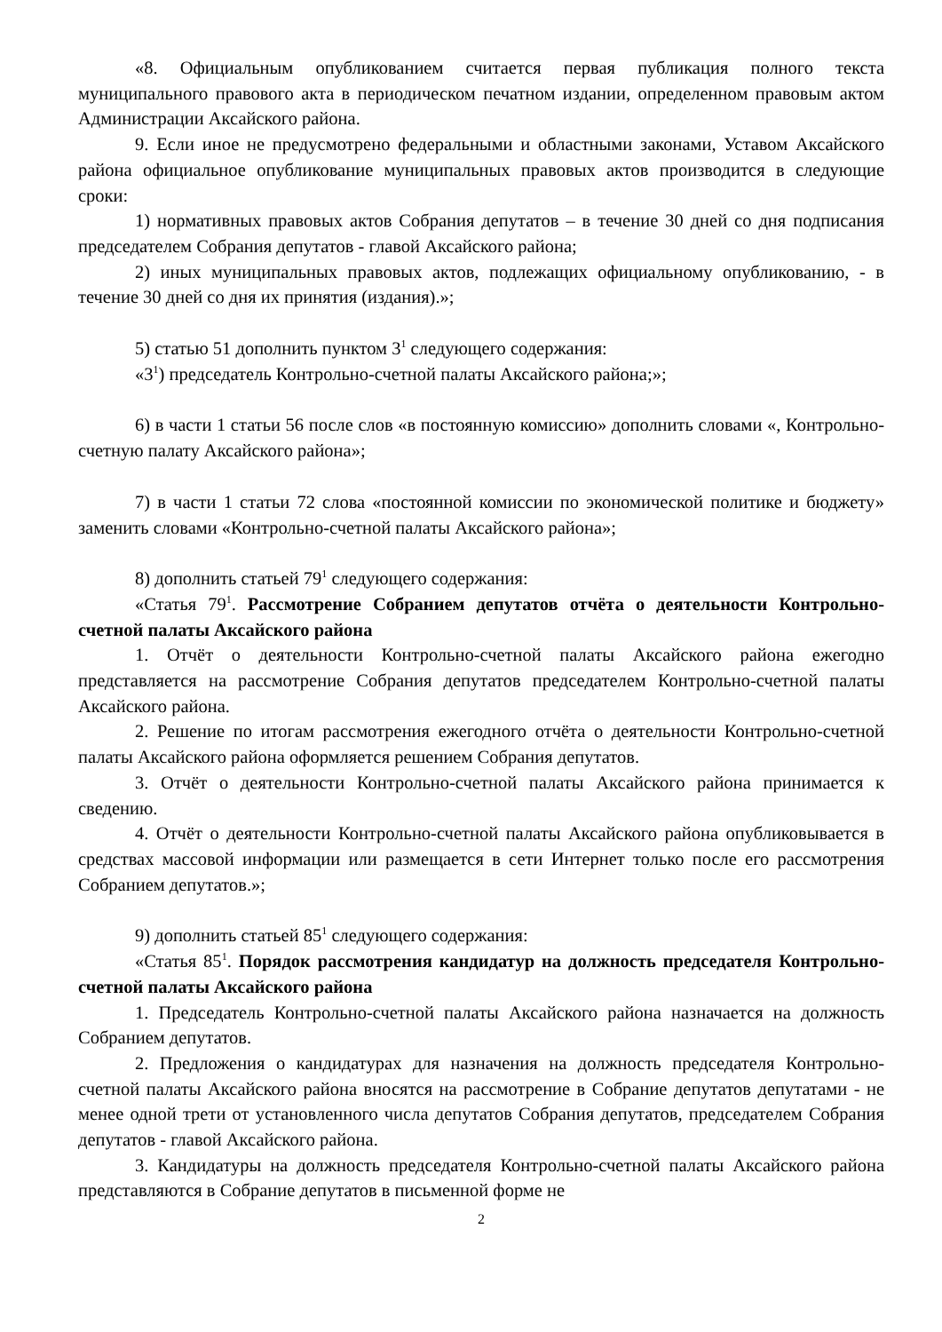«8. Официальным опубликованием считается первая публикация полного текста муниципального правового акта в периодическом печатном издании, определенном правовым актом Администрации Аксайского района.
9. Если иное не предусмотрено федеральными и областными законами, Уставом Аксайского района официальное опубликование муниципальных правовых актов производится в следующие сроки:
1) нормативных правовых актов Собрания депутатов – в течение 30 дней со дня подписания председателем Собрания депутатов - главой Аксайского района;
2) иных муниципальных правовых актов, подлежащих официальному опубликованию, - в течение 30 дней со дня их принятия (издания).»;
5) статью 51 дополнить пунктом 3<sup>1</sup> следующего содержания:
«3<sup>1</sup>) председатель Контрольно-счетной палаты Аксайского района;»;
6) в части 1 статьи 56 после слов «в постоянную комиссию» дополнить словами «, Контрольно-счетную палату Аксайского района»;
7) в части 1 статьи 72 слова «постоянной комиссии по экономической политике и бюджету» заменить словами «Контрольно-счетной палаты Аксайского района»;
8) дополнить статьей 79<sup>1</sup> следующего содержания:
«Статья 79<sup>1</sup>. Рассмотрение Собранием депутатов отчёта о деятельности Контрольно-счетной палаты Аксайского района
1. Отчёт о деятельности Контрольно-счетной палаты Аксайского района ежегодно представляется на рассмотрение Собрания депутатов председателем Контрольно-счетной палаты Аксайского района.
2. Решение по итогам рассмотрения ежегодного отчёта о деятельности Контрольно-счетной палаты Аксайского района оформляется решением Собрания депутатов.
3. Отчёт о деятельности Контрольно-счетной палаты Аксайского района принимается к сведению.
4. Отчёт о деятельности Контрольно-счетной палаты Аксайского района опубликовывается в средствах массовой информации или размещается в сети Интернет только после его рассмотрения Собранием депутатов.»;
9) дополнить статьей 85<sup>1</sup> следующего содержания:
«Статья 85<sup>1</sup>. Порядок рассмотрения кандидатур на должность председателя Контрольно-счетной палаты Аксайского района
1. Председатель Контрольно-счетной палаты Аксайского района назначается на должность Собранием депутатов.
2. Предложения о кандидатурах для назначения на должность председателя Контрольно-счетной палаты Аксайского района вносятся на рассмотрение в Собрание депутатов депутатами - не менее одной трети от установленного числа депутатов Собрания депутатов, председателем Собрания депутатов - главой Аксайского района.
3. Кандидатуры на должность председателя Контрольно-счетной палаты Аксайского района представляются в Собрание депутатов в письменной форме не
2